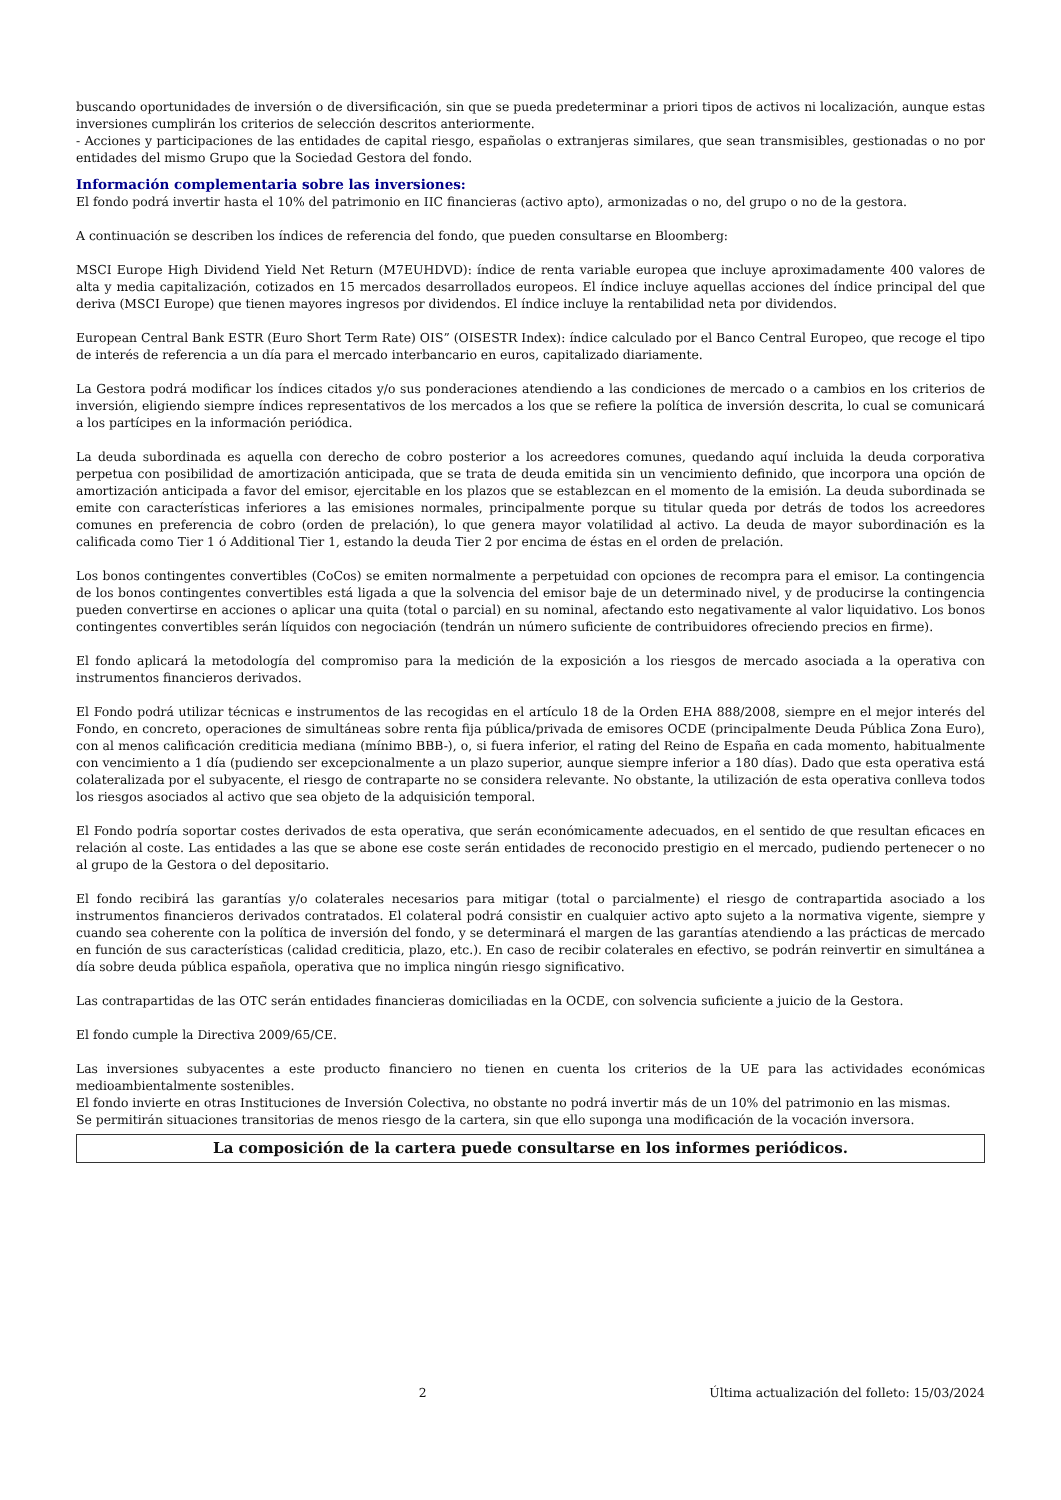buscando oportunidades de inversión o de diversificación, sin que se pueda predeterminar a priori tipos de activos ni localización, aunque estas inversiones cumplirán los criterios de selección descritos anteriormente.
- Acciones y participaciones de las entidades de capital riesgo, españolas o extranjeras similares, que sean transmisibles, gestionadas o no por entidades del mismo Grupo que la Sociedad Gestora del fondo.
Información complementaria sobre las inversiones:
El fondo podrá invertir hasta el 10% del patrimonio en IIC financieras (activo apto), armonizadas o no, del grupo o no de la gestora.
A continuación se describen los índices de referencia del fondo, que pueden consultarse en Bloomberg:
MSCI Europe High Dividend Yield Net Return (M7EUHDVD): índice de renta variable europea que incluye aproximadamente 400 valores de alta y media capitalización, cotizados en 15 mercados desarrollados europeos. El índice incluye aquellas acciones del índice principal del que deriva (MSCI Europe) que tienen mayores ingresos por dividendos. El índice incluye la rentabilidad neta por dividendos.
European Central Bank ESTR (Euro Short Term Rate) OIS” (OISESTR Index): índice calculado por el Banco Central Europeo, que recoge el tipo de interés de referencia a un día para el mercado interbancario en euros, capitalizado diariamente.
La Gestora podrá modificar los índices citados y/o sus ponderaciones atendiendo a las condiciones de mercado o a cambios en los criterios de inversión, eligiendo siempre índices representativos de los mercados a los que se refiere la política de inversión descrita, lo cual se comunicará a los partícipes en la información periódica.
La deuda subordinada es aquella con derecho de cobro posterior a los acreedores comunes, quedando aquí incluida la deuda corporativa perpetua con posibilidad de amortización anticipada, que se trata de deuda emitida sin un vencimiento definido, que incorpora una opción de amortización anticipada a favor del emisor, ejercitable en los plazos que se establezcan en el momento de la emisión. La deuda subordinada se emite con características inferiores a las emisiones normales, principalmente porque su titular queda por detrás de todos los acreedores comunes en preferencia de cobro (orden de prelación), lo que genera mayor volatilidad al activo. La deuda de mayor subordinación es la calificada como Tier 1 ó Additional Tier 1, estando la deuda Tier 2 por encima de éstas en el orden de prelación.
Los bonos contingentes convertibles (CoCos) se emiten normalmente a perpetuidad con opciones de recompra para el emisor. La contingencia de los bonos contingentes convertibles está ligada a que la solvencia del emisor baje de un determinado nivel, y de producirse la contingencia pueden convertirse en acciones o aplicar una quita (total o parcial) en su nominal, afectando esto negativamente al valor liquidativo. Los bonos contingentes convertibles serán líquidos con negociación (tendrán un número suficiente de contribuidores ofreciendo precios en firme).
El fondo aplicará la metodología del compromiso para la medición de la exposición a los riesgos de mercado asociada a la operativa con instrumentos financieros derivados.
El Fondo podrá utilizar técnicas e instrumentos de las recogidas en el artículo 18 de la Orden EHA 888/2008, siempre en el mejor interés del Fondo, en concreto, operaciones de simultáneas sobre renta fija pública/privada de emisores OCDE (principalmente Deuda Pública Zona Euro), con al menos calificación crediticia mediana (mínimo BBB-), o, si fuera inferior, el rating del Reino de España en cada momento, habitualmente con vencimiento a 1 día (pudiendo ser excepcionalmente a un plazo superior, aunque siempre inferior a 180 días). Dado que esta operativa está colateralizada por el subyacente, el riesgo de contraparte no se considera relevante. No obstante, la utilización de esta operativa conlleva todos los riesgos asociados al activo que sea objeto de la adquisición temporal.
El Fondo podría soportar costes derivados de esta operativa, que serán económicamente adecuados, en el sentido de que resultan eficaces en relación al coste. Las entidades a las que se abone ese coste serán entidades de reconocido prestigio en el mercado, pudiendo pertenecer o no al grupo de la Gestora o del depositario.
El fondo recibirá las garantías y/o colaterales necesarios para mitigar (total o parcialmente) el riesgo de contrapartida asociado a los instrumentos financieros derivados contratados. El colateral podrá consistir en cualquier activo apto sujeto a la normativa vigente, siempre y cuando sea coherente con la política de inversión del fondo, y se determinará el margen de las garantías atendiendo a las prácticas de mercado en función de sus características (calidad crediticia, plazo, etc.). En caso de recibir colaterales en efectivo, se podrán reinvertir en simultánea a día sobre deuda pública española, operativa que no implica ningún riesgo significativo.
Las contrapartidas de las OTC serán entidades financieras domiciliadas en la OCDE, con solvencia suficiente a juicio de la Gestora.
El fondo cumple la Directiva 2009/65/CE.
Las inversiones subyacentes a este producto financiero no tienen en cuenta los criterios de la UE para las actividades económicas medioambientalmente sostenibles.
El fondo invierte en otras Instituciones de Inversión Colectiva, no obstante no podrá invertir más de un 10% del patrimonio en las mismas.
Se permitirán situaciones transitorias de menos riesgo de la cartera, sin que ello suponga una modificación de la vocación inversora.
La composición de la cartera puede consultarse en los informes periódicos.
2 Última actualización del folleto: 15/03/2024